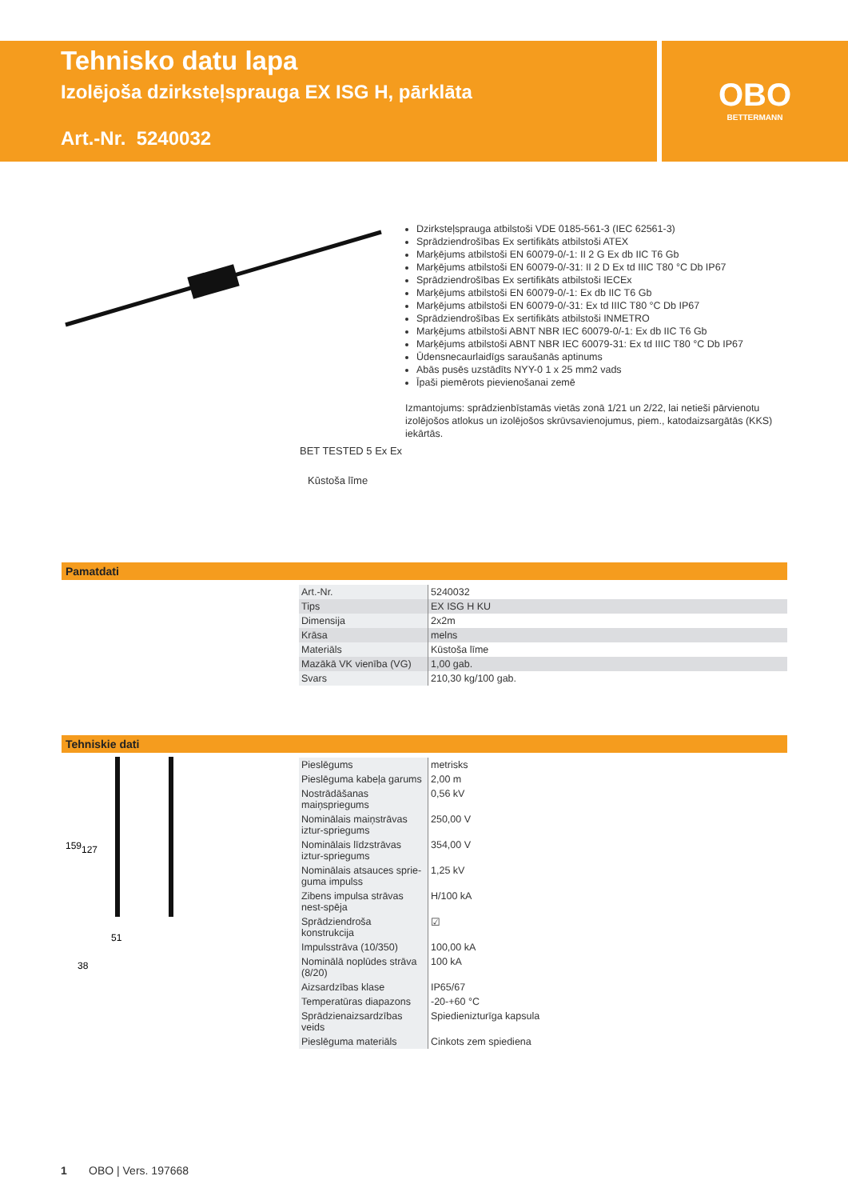Tehnisko datu lapa
Izolējoša dzirksteļsprauga EX ISG H, pārklāta
Art.-Nr. 5240032
OBO
BETTERMANN
Dzirksteļsprauga atbilstoši VDE 0185-561-3 (IEC 62561-3)
Sprādziendrošības Ex sertifikāts atbilstoši ATEX
Marķējums atbilstoši EN 60079-0/-1: II 2 G Ex db IIC T6 Gb
Marķējums atbilstoši EN 60079-0/-31: II 2 D Ex td IIIC T80 °C Db IP67
Sprādziendrošības Ex sertifikāts atbilstoši IECEx
Marķējums atbilstoši EN 60079-0/-1: Ex db IIC T6 Gb
Marķējums atbilstoši EN 60079-0/-31: Ex td IIIC T80 °C Db IP67
Sprādziendrošības Ex sertifikāts atbilstoši INMETRO
Marķējums atbilstoši ABNT NBR IEC 60079-0/-1: Ex db IIC T6 Gb
Marķējums atbilstoši ABNT NBR IEC 60079-31: Ex td IIIC T80 °C Db IP67
Ūdensnecaurlaidīgs saraušanās aptinums
Abās pusēs uzstādīts NYY-0 1 x 25 mm2 vads
Īpaši piemērots pievienošanai zemē
Izmantojums: sprādzienbīstamās vietās zonā 1/21 un 2/22, lai netieši pārvienotu izolējošos atlokus un izolējošos skrūvsavienojumus, piem., katodaizsargātās (KKS) iekārtās.
BET TESTED 5 Ex Ex
Kūstoša līme
Pamatdati
| Art.-Nr. | 5240032 |
| Tips | EX ISG H KU |
| Dimensija | 2x2m |
| Krāsa | melns |
| Materiāls | Kūstoša līme |
| Mazākā VK vienība (VG) | 1,00 gab. |
| Svars | 210,30 kg/100 gab. |
Tehniskie dati
159
127
51
38
| Pieslēgums | metrisks |
| Pieslēguma kabeļa garums | 2,00 m |
| Nostrādāšanas maiņspriegums | 0,56 kV |
| Nominālais maiņstrāvas iztur-spriegums | 250,00 V |
| Nominālais līdzstrāvas iztur-spriegums | 354,00 V |
| Nominālais atsauces sprie-guma impulss | 1,25 kV |
| Zibens impulsa strāvas nest-spēja | H/100 kA |
| Sprādziendroša konstrukcija | ☑ |
| Impulsstrāva (10/350) | 100,00 kA |
| Nominālā noplūdes strāva (8/20) | 100 kA |
| Aizsardzības klase | IP65/67 |
| Temperatūras diapazons | -20-+60 °C |
| Sprādzienaizsardzības veids | Spiedienizturīga kapsula |
| Pieslēguma materiāls | Cinkots zem spiediena |
1 OBO | Vers. 197668